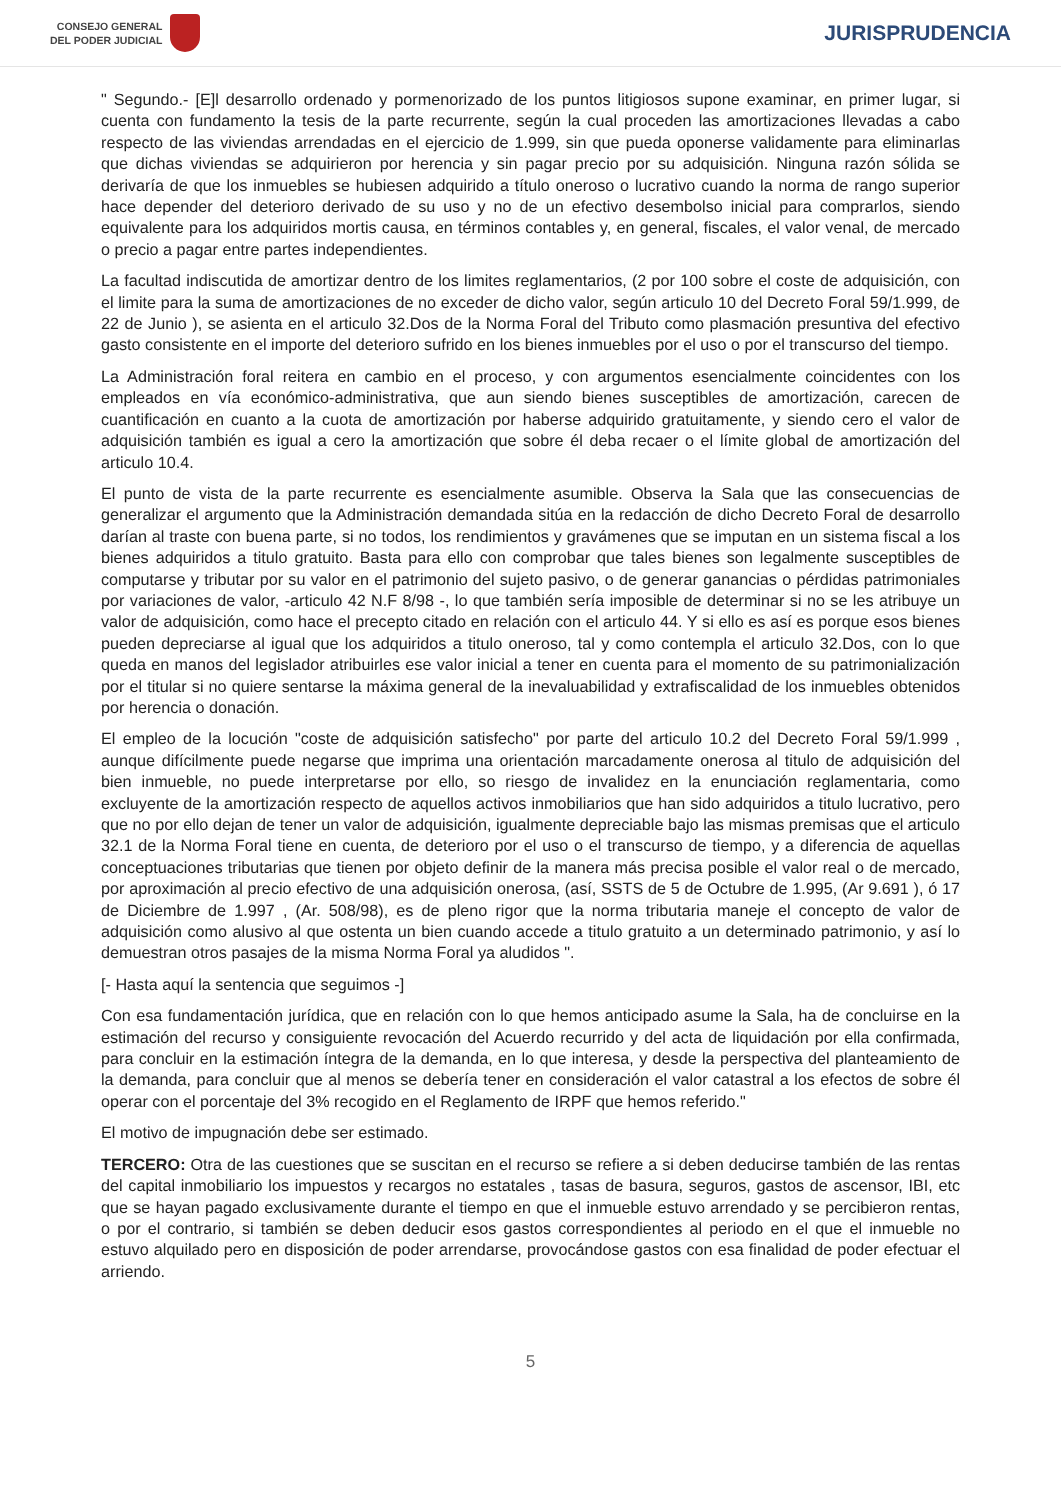CONSEJO GENERAL
DEL PODER JUDICIAL
JURISPRUDENCIA
" Segundo.- [E]l desarrollo ordenado y pormenorizado de los puntos litigiosos supone examinar, en primer lugar, si cuenta con fundamento la tesis de la parte recurrente, según la cual proceden las amortizaciones llevadas a cabo respecto de las viviendas arrendadas en el ejercicio de 1.999, sin que pueda oponerse validamente para eliminarlas que dichas viviendas se adquirieron por herencia y sin pagar precio por su adquisición. Ninguna razón sólida se derivaría de que los inmuebles se hubiesen adquirido a título oneroso o lucrativo cuando la norma de rango superior hace depender del deterioro derivado de su uso y no de un efectivo desembolso inicial para comprarlos, siendo equivalente para los adquiridos mortis causa, en términos contables y, en general, fiscales, el valor venal, de mercado o precio a pagar entre partes independientes.
La facultad indiscutida de amortizar dentro de los limites reglamentarios, (2 por 100 sobre el coste de adquisición, con el limite para la suma de amortizaciones de no exceder de dicho valor, según articulo 10 del Decreto Foral 59/1.999, de 22 de Junio ), se asienta en el articulo 32.Dos de la Norma Foral del Tributo como plasmación presuntiva del efectivo gasto consistente en el importe del deterioro sufrido en los bienes inmuebles por el uso o por el transcurso del tiempo.
La Administración foral reitera en cambio en el proceso, y con argumentos esencialmente coincidentes con los empleados en vía económico-administrativa, que aun siendo bienes susceptibles de amortización, carecen de cuantificación en cuanto a la cuota de amortización por haberse adquirido gratuitamente, y siendo cero el valor de adquisición también es igual a cero la amortización que sobre él deba recaer o el límite global de amortización del articulo 10.4.
El punto de vista de la parte recurrente es esencialmente asumible. Observa la Sala que las consecuencias de generalizar el argumento que la Administración demandada sitúa en la redacción de dicho Decreto Foral de desarrollo darían al traste con buena parte, si no todos, los rendimientos y gravámenes que se imputan en un sistema fiscal a los bienes adquiridos a titulo gratuito. Basta para ello con comprobar que tales bienes son legalmente susceptibles de computarse y tributar por su valor en el patrimonio del sujeto pasivo, o de generar ganancias o pérdidas patrimoniales por variaciones de valor, -articulo 42 N.F 8/98 -, lo que también sería imposible de determinar si no se les atribuye un valor de adquisición, como hace el precepto citado en relación con el articulo 44. Y si ello es así es porque esos bienes pueden depreciarse al igual que los adquiridos a titulo oneroso, tal y como contempla el articulo 32.Dos, con lo que queda en manos del legislador atribuirles ese valor inicial a tener en cuenta para el momento de su patrimonialización por el titular si no quiere sentarse la máxima general de la inevaluabilidad y extrafiscalidad de los inmuebles obtenidos por herencia o donación.
El empleo de la locución "coste de adquisición satisfecho" por parte del articulo 10.2 del Decreto Foral 59/1.999 , aunque difícilmente puede negarse que imprima una orientación marcadamente onerosa al titulo de adquisición del bien inmueble, no puede interpretarse por ello, so riesgo de invalidez en la enunciación reglamentaria, como excluyente de la amortización respecto de aquellos activos inmobiliarios que han sido adquiridos a titulo lucrativo, pero que no por ello dejan de tener un valor de adquisición, igualmente depreciable bajo las mismas premisas que el articulo 32.1 de la Norma Foral tiene en cuenta, de deterioro por el uso o el transcurso de tiempo, y a diferencia de aquellas conceptuaciones tributarias que tienen por objeto definir de la manera más precisa posible el valor real o de mercado, por aproximación al precio efectivo de una adquisición onerosa, (así, SSTS de 5 de Octubre de 1.995, (Ar 9.691 ), ó 17 de Diciembre de 1.997 , (Ar. 508/98), es de pleno rigor que la norma tributaria maneje el concepto de valor de adquisición como alusivo al que ostenta un bien cuando accede a titulo gratuito a un determinado patrimonio, y así lo demuestran otros pasajes de la misma Norma Foral ya aludidos ".
[- Hasta aquí la sentencia que seguimos -]
Con esa fundamentación jurídica, que en relación con lo que hemos anticipado asume la Sala, ha de concluirse en la estimación del recurso y consiguiente revocación del Acuerdo recurrido y del acta de liquidación por ella confirmada, para concluir en la estimación íntegra de la demanda, en lo que interesa, y desde la perspectiva del planteamiento de la demanda, para concluir que al menos se debería tener en consideración el valor catastral a los efectos de sobre él operar con el porcentaje del 3% recogido en el Reglamento de IRPF que hemos referido."
El motivo de impugnación debe ser estimado.
TERCERO: Otra de las cuestiones que se suscitan en el recurso se refiere a si deben deducirse también de las rentas del capital inmobiliario los impuestos y recargos no estatales , tasas de basura, seguros, gastos de ascensor, IBI, etc que se hayan pagado exclusivamente durante el tiempo en que el inmueble estuvo arrendado y se percibieron rentas, o por el contrario, si también se deben deducir esos gastos correspondientes al periodo en el que el inmueble no estuvo alquilado pero en disposición de poder arrendarse, provocándose gastos con esa finalidad de poder efectuar el arriendo.
5